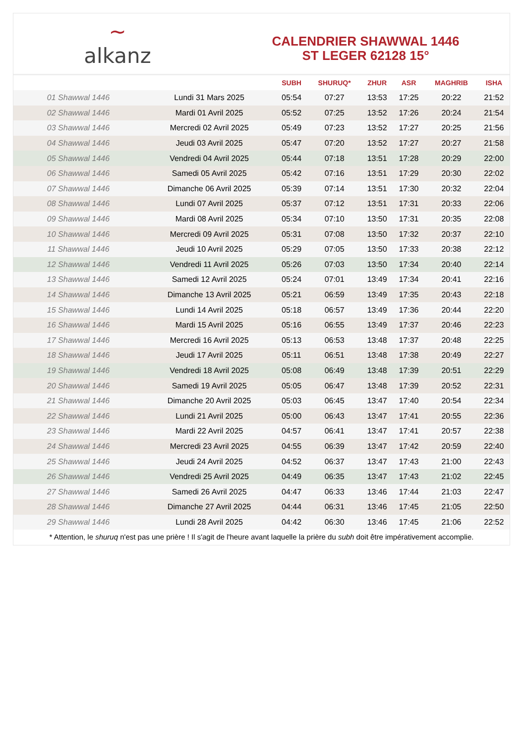~
alkanz
CALENDRIER SHAWWAL 1446
ST LEGER 62128 15°
| | | SUBH | SHURUQ* | ZHUR | ASR | MAGHRIB | ISHA |
| --- | --- | --- | --- | --- | --- | --- | --- |
| 01 Shawwal 1446 | Lundi 31 Mars 2025 | 05:54 | 07:27 | 13:53 | 17:25 | 20:22 | 21:52 |
| 02 Shawwal 1446 | Mardi 01 Avril 2025 | 05:52 | 07:25 | 13:52 | 17:26 | 20:24 | 21:54 |
| 03 Shawwal 1446 | Mercredi 02 Avril 2025 | 05:49 | 07:23 | 13:52 | 17:27 | 20:25 | 21:56 |
| 04 Shawwal 1446 | Jeudi 03 Avril 2025 | 05:47 | 07:20 | 13:52 | 17:27 | 20:27 | 21:58 |
| 05 Shawwal 1446 | Vendredi 04 Avril 2025 | 05:44 | 07:18 | 13:51 | 17:28 | 20:29 | 22:00 |
| 06 Shawwal 1446 | Samedi 05 Avril 2025 | 05:42 | 07:16 | 13:51 | 17:29 | 20:30 | 22:02 |
| 07 Shawwal 1446 | Dimanche 06 Avril 2025 | 05:39 | 07:14 | 13:51 | 17:30 | 20:32 | 22:04 |
| 08 Shawwal 1446 | Lundi 07 Avril 2025 | 05:37 | 07:12 | 13:51 | 17:31 | 20:33 | 22:06 |
| 09 Shawwal 1446 | Mardi 08 Avril 2025 | 05:34 | 07:10 | 13:50 | 17:31 | 20:35 | 22:08 |
| 10 Shawwal 1446 | Mercredi 09 Avril 2025 | 05:31 | 07:08 | 13:50 | 17:32 | 20:37 | 22:10 |
| 11 Shawwal 1446 | Jeudi 10 Avril 2025 | 05:29 | 07:05 | 13:50 | 17:33 | 20:38 | 22:12 |
| 12 Shawwal 1446 | Vendredi 11 Avril 2025 | 05:26 | 07:03 | 13:50 | 17:34 | 20:40 | 22:14 |
| 13 Shawwal 1446 | Samedi 12 Avril 2025 | 05:24 | 07:01 | 13:49 | 17:34 | 20:41 | 22:16 |
| 14 Shawwal 1446 | Dimanche 13 Avril 2025 | 05:21 | 06:59 | 13:49 | 17:35 | 20:43 | 22:18 |
| 15 Shawwal 1446 | Lundi 14 Avril 2025 | 05:18 | 06:57 | 13:49 | 17:36 | 20:44 | 22:20 |
| 16 Shawwal 1446 | Mardi 15 Avril 2025 | 05:16 | 06:55 | 13:49 | 17:37 | 20:46 | 22:23 |
| 17 Shawwal 1446 | Mercredi 16 Avril 2025 | 05:13 | 06:53 | 13:48 | 17:37 | 20:48 | 22:25 |
| 18 Shawwal 1446 | Jeudi 17 Avril 2025 | 05:11 | 06:51 | 13:48 | 17:38 | 20:49 | 22:27 |
| 19 Shawwal 1446 | Vendredi 18 Avril 2025 | 05:08 | 06:49 | 13:48 | 17:39 | 20:51 | 22:29 |
| 20 Shawwal 1446 | Samedi 19 Avril 2025 | 05:05 | 06:47 | 13:48 | 17:39 | 20:52 | 22:31 |
| 21 Shawwal 1446 | Dimanche 20 Avril 2025 | 05:03 | 06:45 | 13:47 | 17:40 | 20:54 | 22:34 |
| 22 Shawwal 1446 | Lundi 21 Avril 2025 | 05:00 | 06:43 | 13:47 | 17:41 | 20:55 | 22:36 |
| 23 Shawwal 1446 | Mardi 22 Avril 2025 | 04:57 | 06:41 | 13:47 | 17:41 | 20:57 | 22:38 |
| 24 Shawwal 1446 | Mercredi 23 Avril 2025 | 04:55 | 06:39 | 13:47 | 17:42 | 20:59 | 22:40 |
| 25 Shawwal 1446 | Jeudi 24 Avril 2025 | 04:52 | 06:37 | 13:47 | 17:43 | 21:00 | 22:43 |
| 26 Shawwal 1446 | Vendredi 25 Avril 2025 | 04:49 | 06:35 | 13:47 | 17:43 | 21:02 | 22:45 |
| 27 Shawwal 1446 | Samedi 26 Avril 2025 | 04:47 | 06:33 | 13:46 | 17:44 | 21:03 | 22:47 |
| 28 Shawwal 1446 | Dimanche 27 Avril 2025 | 04:44 | 06:31 | 13:46 | 17:45 | 21:05 | 22:50 |
| 29 Shawwal 1446 | Lundi 28 Avril 2025 | 04:42 | 06:30 | 13:46 | 17:45 | 21:06 | 22:52 |
* Attention, le shuruq n'est pas une prière ! Il s'agit de l'heure avant laquelle la prière du subh doit être impérativement accomplie.